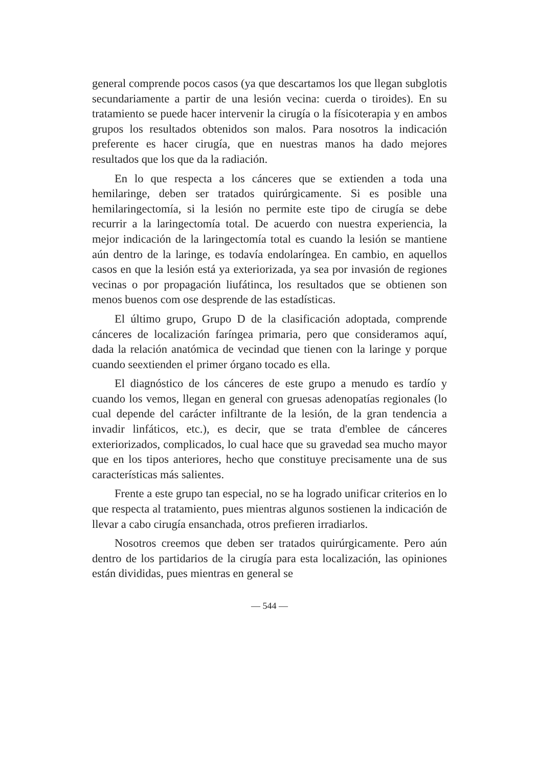general comprende pocos casos (ya que descartamos los que llegan subglotis secundariamente a partir de una lesión vecina: cuerda o tiroides). En su tratamiento se puede hacer intervenir la cirugía o la físicoterapia y en ambos grupos los resultados obtenidos son malos. Para nosotros la indicación preferente es hacer cirugía, que en nuestras manos ha dado mejores resultados que los que da la radiación.
En lo que respecta a los cánceres que se extienden a toda una hemilaringe, deben ser tratados quirúrgicamente. Si es posible una hemilaringectomía, si la lesión no permite este tipo de cirugía se debe recurrir a la laringectomía total. De acuerdo con nuestra experiencia, la mejor indicación de la laringectomía total es cuando la lesión se mantiene aún dentro de la laringe, es todavía endolaríngea. En cambio, en aquellos casos en que la lesión está ya exteriorizada, ya sea por invasión de regiones vecinas o por propagación liufátinca, los resultados que se obtienen son menos buenos com ose desprende de las estadísticas.
El último grupo, Grupo D de la clasificación adoptada, comprende cánceres de localización faríngea primaria, pero que consideramos aquí, dada la relación anatómica de vecindad que tienen con la laringe y porque cuando seextienden el primer órgano tocado es ella.
El diagnóstico de los cánceres de este grupo a menudo es tardío y cuando los vemos, llegan en general con gruesas adenopatías regionales (lo cual depende del carácter infiltrante de la lesión, de la gran tendencia a invadir linfáticos, etc.), es decir, que se trata d'emblee de cánceres exteriorizados, complicados, lo cual hace que su gravedad sea mucho mayor que en los tipos anteriores, hecho que constituye precisamente una de sus características más salientes.
Frente a este grupo tan especial, no se ha logrado unificar criterios en lo que respecta al tratamiento, pues mientras algunos sostienen la indicación de llevar a cabo cirugía ensanchada, otros prefieren irradiarlos.
Nosotros creemos que deben ser tratados quirúrgicamente. Pero aún dentro de los partidarios de la cirugía para esta localización, las opiniones están divididas, pues mientras en general se
— 544 —